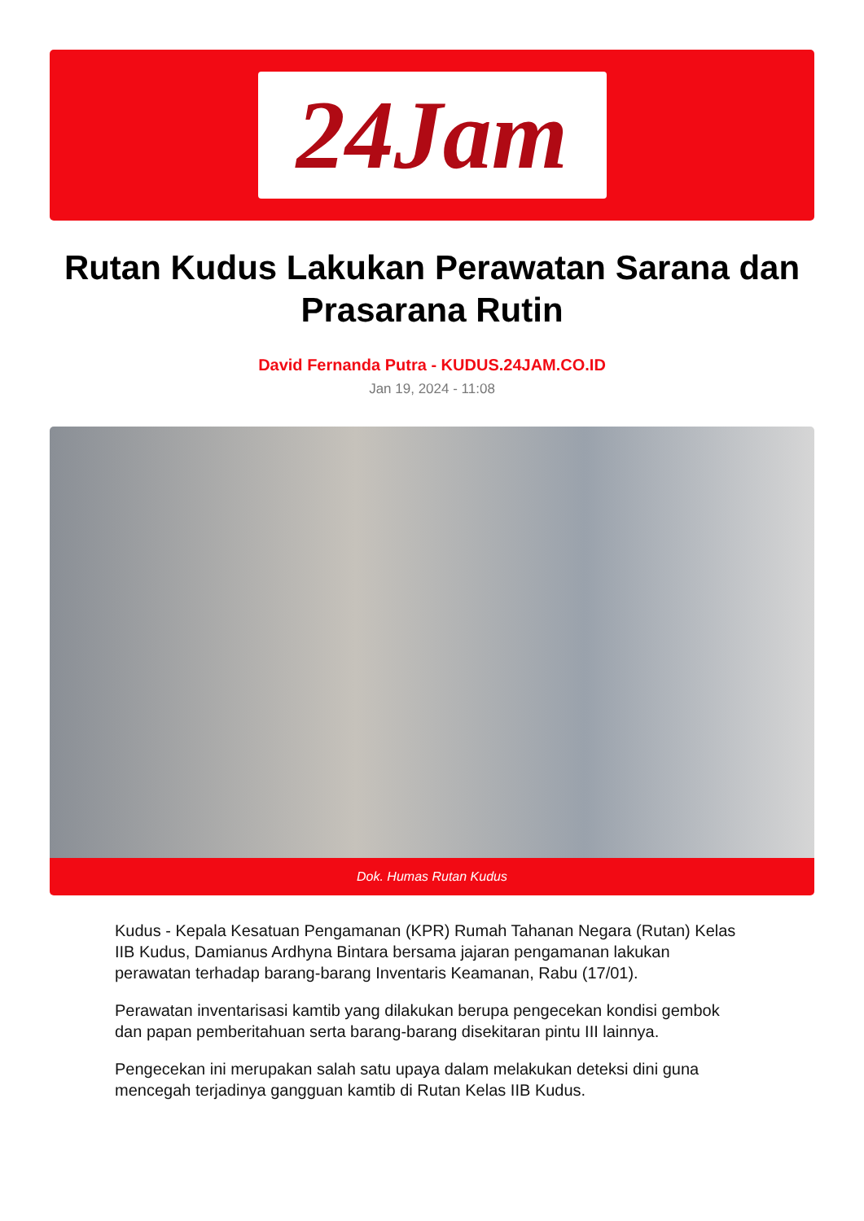24Jam
Rutan Kudus Lakukan Perawatan Sarana dan Prasarana Rutin
David Fernanda Putra - KUDUS.24JAM.CO.ID
Jan 19, 2024 - 11:08
Dok. Humas Rutan Kudus
Kudus - Kepala Kesatuan Pengamanan (KPR) Rumah Tahanan Negara (Rutan) Kelas IIB Kudus, Damianus Ardhyna Bintara bersama jajaran pengamanan lakukan perawatan terhadap barang-barang Inventaris Keamanan, Rabu (17/01).
Perawatan inventarisasi kamtib yang dilakukan berupa pengecekan kondisi gembok dan papan pemberitahuan serta barang-barang disekitaran pintu III lainnya.
Pengecekan ini merupakan salah satu upaya dalam melakukan deteksi dini guna mencegah terjadinya gangguan kamtib di Rutan Kelas IIB Kudus.